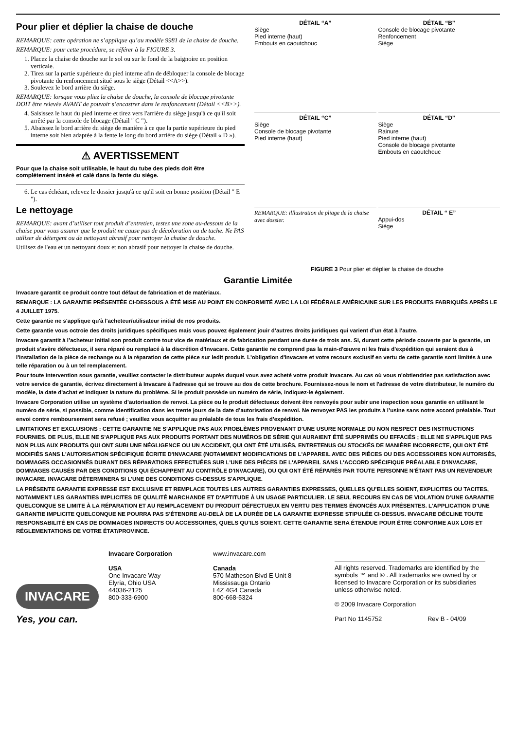Pour plier et déplier la chaise de douche
REMARQUE: cette opération ne s’applique qu’au modèle 9981 de la chaise de douche.
REMARQUE: pour cette procédure, se référer à la FIGURE 3.
1. Placez la chaise de douche sur le sol ou sur le fond de la baignoire en position verticale.
2. Tirez sur la partie supérieure du pied interne afin de débloquer la console de blocage pivotante du renfoncement situé sous le siège (Détail <<A>>).
3. Soulevez le bord arrière du siège.
REMARQUE: lorsque vous pliez la chaise de douche, la console de blocage pivotante DOIT être relevée AVANT de pouvoir s’encastrer dans le renfoncement (Détail <<B>>).
4. Saisissez le haut du pied interne et tirez vers l'arrière du siège jusqu'à ce qu'il soit arrêté par la console de blocage (Détail " C ").
5. Abaissez le bord arrière du siège de manière à ce que la partie supérieure du pied interne soit bien adaptée à la fente le long du bord arrière du siège (Détail « D »).
⚠ AVERTISSEMENT
Pour que la chaise soit utilisable, le haut du tube des pieds doit être complètement inséré et calé dans la fente du siège.
6. Le cas échéant, relevez le dossier jusqu'à ce qu'il soit en bonne position (Détail " E ").
Le nettoyage
REMARQUE: avant d’utiliser tout produit d’entretien, testez une zone au-dessous de la chaise pour vous assurer que le produit ne cause pas de décoloration ou de tache. Ne PAS utiliser de détergent ou de nettoyant abrasif pour nettoyer la chaise de douche.
Utilisez de l'eau et un nettoyant doux et non abrasif pour nettoyer la chaise de douche.
DÉTAIL “A”
Siège
Pied interne (haut)
Embouts en caoutchouc
DÉTAIL “B”
Console de blocage pivotante
Renfoncement
Siège
DÉTAIL “C”
Siège
Console de blocage pivotante
Pied interne (haut)
DÉTAIL “D”
Siège
Rainure
Pied interne (haut)
Console de blocage pivotante
Embouts en caoutchouc
REMARQUE: illlustration de pliage de la chaise avec dossier.
DÉTAIL “ E”
Appui-dos
Siège
FIGURE 3 Pour plier et déplier la chaise de douche
Garantie Limitée
Invacare garantit ce produit contre tout défaut de fabrication et de matériaux.
REMARQUE : LA GARANTIE PRÉSENTÉE CI-DESSOUS A ÉTÉ MISE AU POINT EN CONFORMITÉ AVEC LA LOI FÉDÉRALE AMÉRICAINE SUR LES PRODUITS FABRIQUÉS APRÈS LE 4 JUILLET 1975.
Cette garantie ne s'applique qu'à l'acheteur/utilisateur initial de nos produits.
Cette garantie vous octroie des droits juridiques spécifiques mais vous pouvez également jouir d’autres droits juridiques qui varient d’un état à l’autre.
Invacare garantit à l’acheteur initial son produit contre tout vice de matériaux et de fabrication pendant une durée de trois ans. Si, durant cette période couverte par la garantie, un produit s'avère défectueux, il sera réparé ou remplacé à la discrétion d'Invacare. Cette garantie ne comprend pas la main-d'œuvre ni les frais d'expédition qui seraient dus à l'installation de la pièce de rechange ou à la réparation de cette pièce sur ledit produit. L'obligation d'Invacare et votre recours exclusif en vertu de cette garantie sont limités à une telle réparation ou à un tel remplacement.
Pour toute intervention sous garantie, veuillez contacter le distributeur auprès duquel vous avez acheté votre produit Invacare. Au cas où vous n'obtiendriez pas satisfaction avec votre service de garantie, écrivez directement à Invacare à l'adresse qui se trouve au dos de cette brochure. Fournissez-nous le nom et l'adresse de votre distributeur, le numéro du modèle, la date d'achat et indiquez la nature du problème. Si le produit possède un numéro de série, indiquez-le également.
Invacare Corporation utilise un système d’autorisation de renvoi. La pièce ou le produit défectueux doivent être renvoyés pour subir une inspection sous garantie en utilisant le numéro de série, si possible, comme identification dans les trente jours de la date d’autorisation de renvoi. Ne renvoyez PAS les produits à l’usine sans notre accord préalable. Tout envoi contre remboursement sera refusé ; veuillez vous acquitter au préalable de tous les frais d'expédition.
LIMITATIONS ET EXCLUSIONS : CETTE GARANTIE NE S’APPLIQUE PAS AUX PROBLÈMES PROVENANT D’UNE USURE NORMALE DU NON RESPECT DES INSTRUCTIONS FOURNIES. DE PLUS, ELLE NE S'APPLIQUE PAS AUX PRODUITS PORTANT DES NUMÉROS DE SÉRIE QUI AURAIENT ÉTÉ SUPPRIMÉS OU EFFACÉS ; ELLE NE S'APPLIQUE PAS NON PLUS AUX PRODUITS QUI ONT SUBI UNE NÉGLIGENCE OU UN ACCIDENT, QUI ONT ÉTÉ UTILISÉS, ENTRETENUS OU STOCKÉS DE MANIÈRE INCORRECTE, QUI ONT ÉTÉ MODIFIÉS SANS L'AUTORISATION SPÉCIFIQUE ÉCRITE D'INVACARE (NOTAMMENT MODIFICATIONS DE L'APPAREIL AVEC DES PIÉCES OU DES ACCESSOIRES NON AUTORISÉS, DOMMAGES OCCASIONNÉS DURANT DES RÉPARATIONS EFFECTUÉES SUR L'UNE DES PIÉCES DE L'APPAREIL SANS L'ACCORD SPÉCIFIQUE PRÉALABLE D'INVACARE, DOMMAGES CAUSÉS PAR DES CONDITIONS QUI ÉCHAPPENT AU CONTRÔLE D'INVACARE), OU QUI ONT ÉTÉ RÉPARÉS PAR TOUTE PERSONNE N'ÉTANT PAS UN REVENDEUR INVACARE. INVACARE DÉTERMINERA SI L'UNE DES CONDITIONS CI-DESSUS S'APPLIQUE.
LA PRÉSENTE GARANTIE EXPRESSE EST EXCLUSIVE ET REMPLACE TOUTES LES AUTRES GARANTIES EXPRESSES, QUELLES QU’ELLES SOIENT, EXPLICITES OU TACITES, NOTAMMENT LES GARANTIES IMPLICITES DE QUALITÉ MARCHANDE ET D'APTITUDE À UN USAGE PARTICULIER. LE SEUL RECOURS EN CAS DE VIOLATION D’UNE GARANTIE QUELCONQUE SE LIMITE À LA RÉPARATION ET AU REMPLACEMENT DU PRODUIT DÉFECTUEUX EN VERTU DES TERMES ÉNONCÉS AUX PRÉSENTES. L’APPLICATION D’UNE GARANTIE IMPLICITE QUELCONQUE NE POURRA PAS S’ÉTENDRE AU-DELÀ DE LA DURÉE DE LA GARANTIE EXPRESSE STIPULÉE CI-DESSUS. INVACARE DÉCLINE TOUTE RESPONSABILITÉ EN CAS DE DOMMAGES INDIRECTS OU ACCESSOIRES, QUELS QU’ILS SOIENT. CETTE GARANTIE SERA ÉTENDUE POUR ÊTRE CONFORME AUX LOIS ET RÉGLEMENTATIONS DE VOTRE ÉTAT/PROVINCE.
INVACARE
Yes, you can.
Invacare Corporation
USA
One Invacare Way
Elyria, Ohio USA
44036-2125
800-333-6900
www.invacare.com
Canada
570 Matheson Blvd E Unit 8
Mississauga Ontario
L4Z 4G4 Canada
800-668-5324
All rights reserved. Trademarks are identified by the symbols ™ and ® . All trademarks are owned by or licensed to Invacare Corporation or its subsidiaries unless otherwise noted.
© 2009 Invacare Corporation
Part No 1145752 Rev B - 04/09